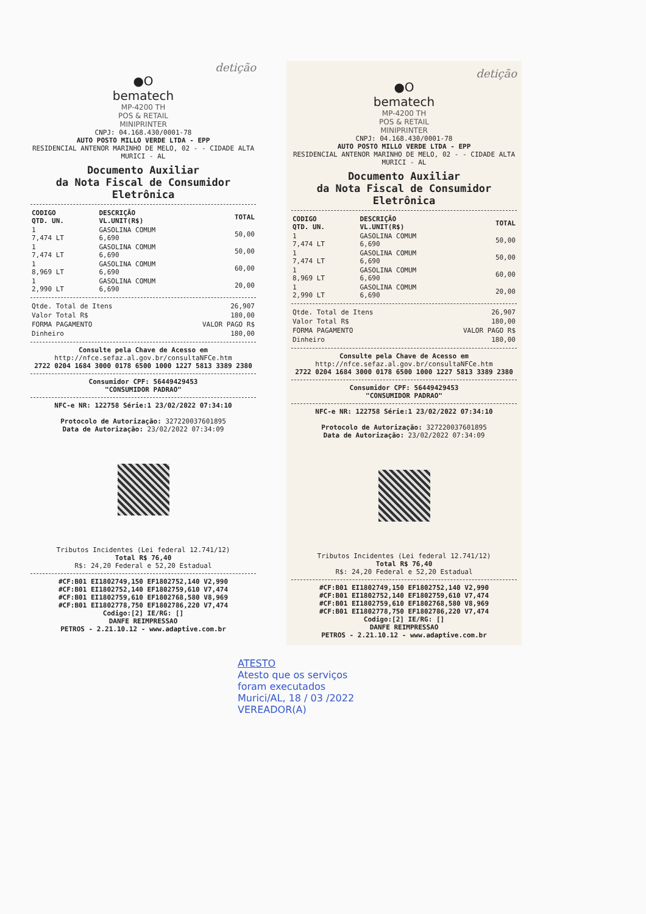detição
●O
bematech
MP-4200 TH
POS & RETAIL
MINIPRINTER
CNPJ: 04.168.430/0001-78
AUTO POSTO MILLO VERDE LTDA - EPP
RESIDENCIAL ANTENOR MARINHO DE MELO, 02 - - CIDADE ALTA
MURICI - AL
Documento Auxiliar
da Nota Fiscal de Consumidor Eletrônica
| CODIGO QTD. UN. | DESCRIÇÃO VL.UNIT(R$) | TOTAL |
| --- | --- | --- |
| 1 7,474 LT | GASOLINA COMUM 6,690 | 50,00 |
| 1 7,474 LT | GASOLINA COMUM 6,690 | 50,00 |
| 1 8,969 LT | GASOLINA COMUM 6,690 | 60,00 |
| 1 2,990 LT | GASOLINA COMUM 6,690 | 20,00 |
| Qtde. Total de Itens | 26,907 |
| Valor Total R$ | 180,00 |
| FORMA PAGAMENTO | VALOR PAGO R$ |
| Dinheiro | 180,00 |
Consulte pela Chave de Acesso em
http://nfce.sefaz.al.gov.br/consultaNFCe.htm
2722 0204 1684 3000 0178 6500 1000 1227 5813 3389 2380
Consumidor CPF: 56449429453
"CONSUMIDOR PADRAO"
NFC-e NR: 122758 Série:1 23/02/2022 07:34:10
Protocolo de Autorização: 327220037601895
Data de Autorização: 23/02/2022 07:34:09
Tributos Incidentes (Lei federal 12.741/12)
Total R$ 76,40
R$: 24,20 Federal e 52,20 Estadual
#CF:B01 EI1802749,150 EF1802752,140 V2,990
#CF:B01 EI1802752,140 EF1802759,610 V7,474
#CF:B01 EI1802759,610 EF1802768,580 V8,969
#CF:B01 EI1802778,750 EF1802786,220 V7,474
Codigo:[2] IE/RG: []
DANFE REIMPRESSAO
PETROS - 2.21.10.12 - www.adaptive.com.br
detição
●O
bematech
MP-4200 TH
POS & RETAIL
MINIPRINTER
CNPJ: 04.168.430/0001-78
AUTO POSTO MILLO VERDE LTDA - EPP
RESIDENCIAL ANTENOR MARINHO DE MELO, 02 - - CIDADE ALTA
MURICI - AL
Documento Auxiliar
da Nota Fiscal de Consumidor Eletrônica
| CODIGO QTD. UN. | DESCRIÇÃO VL.UNIT(R$) | TOTAL |
| --- | --- | --- |
| 1 7,474 LT | GASOLINA COMUM 6,690 | 50,00 |
| 1 7,474 LT | GASOLINA COMUM 6,690 | 50,00 |
| 1 8,969 LT | GASOLINA COMUM 6,690 | 60,00 |
| 1 2,990 LT | GASOLINA COMUM 6,690 | 20,00 |
| Qtde. Total de Itens | 26,907 |
| Valor Total R$ | 180,00 |
| FORMA PAGAMENTO | VALOR PAGO R$ |
| Dinheiro | 180,00 |
Consulte pela Chave de Acesso em
http://nfce.sefaz.al.gov.br/consultaNFCe.htm
2722 0204 1684 3000 0178 6500 1000 1227 5813 3389 2380
Consumidor CPF: 56449429453
"CONSUMIDOR PADRAO"
NFC-e NR: 122758 Série:1 23/02/2022 07:34:10
Protocolo de Autorização: 327220037601895
Data de Autorização: 23/02/2022 07:34:09
Tributos Incidentes (Lei federal 12.741/12)
Total R$ 76,40
R$: 24,20 Federal e 52,20 Estadual
#CF:B01 EI1802749,150 EF1802752,140 V2,990
#CF:B01 EI1802752,140 EF1802759,610 V7,474
#CF:B01 EI1802759,610 EF1802768,580 V8,969
#CF:B01 EI1802778,750 EF1802786,220 V7,474
Codigo:[2] IE/RG: []
DANFE REIMPRESSAO
PETROS - 2.21.10.12 - www.adaptive.com.br
ATESTO
Atesto que os serviços
foram executados
Murici/AL, 18 / 03 /2022
VEREADOR(A)